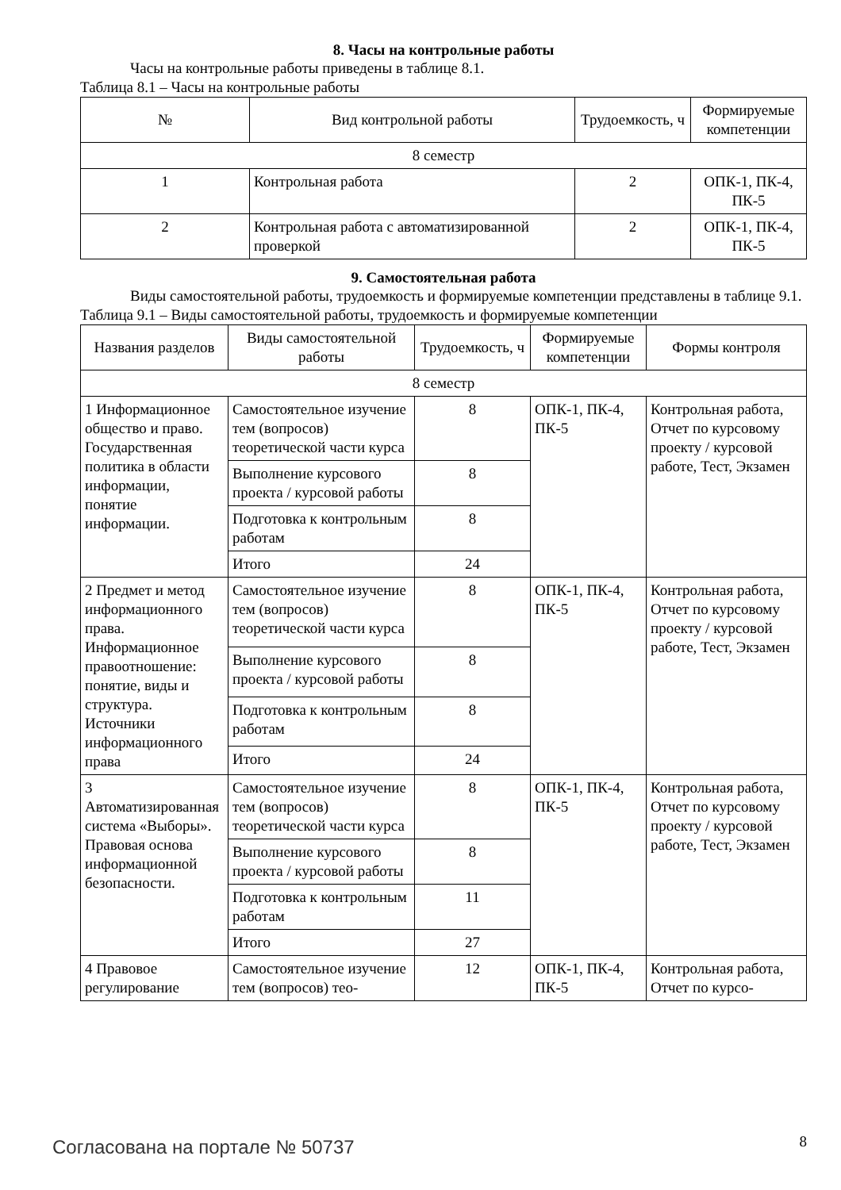8. Часы на контрольные работы
Часы на контрольные работы приведены в таблице 8.1.
Таблица 8.1 – Часы на контрольные работы
| № | Вид контрольной работы | Трудоемкость, ч | Формируемые компетенции |
| --- | --- | --- | --- |
| 8 семестр | | | |
| 1 | Контрольная работа | 2 | ОПК-1, ПК-4, ПК-5 |
| 2 | Контрольная работа с автоматизированной проверкой | 2 | ОПК-1, ПК-4, ПК-5 |
9. Самостоятельная работа
Виды самостоятельной работы, трудоемкость и формируемые компетенции представлены в таблице 9.1.
Таблица 9.1 – Виды самостоятельной работы, трудоемкость и формируемые компетенции
| Названия разделов | Виды самостоятельной работы | Трудоемкость, ч | Формируемые компетенции | Формы контроля |
| --- | --- | --- | --- | --- |
| 8 семестр | | | | |
| 1 Информационное общество и право. Государственная политика в области информации, понятие информации. | Самостоятельное изучение тем (вопросов) теоретической части курса | 8 | ОПК-1, ПК-4, ПК-5 | Контрольная работа, Отчет по курсовому проекту / курсовой работе, Тест, Экзамен |
| | Выполнение курсового проекта / курсовой работы | 8 | | |
| | Подготовка к контрольным работам | 8 | | |
| | Итого | 24 | | |
| 2 Предмет и метод информационного права. Информационное правоотношение: понятие, виды и структура. Источники информационного права | Самостоятельное изучение тем (вопросов) теоретической части курса | 8 | ОПК-1, ПК-4, ПК-5 | Контрольная работа, Отчет по курсовому проекту / курсовой работе, Тест, Экзамен |
| | Выполнение курсового проекта / курсовой работы | 8 | | |
| | Подготовка к контрольным работам | 8 | | |
| | Итого | 24 | | |
| 3 Автоматизированная система «Выборы». Правовая основа информационной безопасности. | Самостоятельное изучение тем (вопросов) теоретической части курса | 8 | ОПК-1, ПК-4, ПК-5 | Контрольная работа, Отчет по курсовому проекту / курсовой работе, Тест, Экзамен |
| | Выполнение курсового проекта / курсовой работы | 8 | | |
| | Подготовка к контрольным работам | 11 | | |
| | Итого | 27 | | |
| 4 Правовое регулирование | Самостоятельное изучение тем (вопросов) тео- | 12 | ОПК-1, ПК-4, ПК-5 | Контрольная работа, Отчет по курсо- |
Согласована на портале № 50737 8